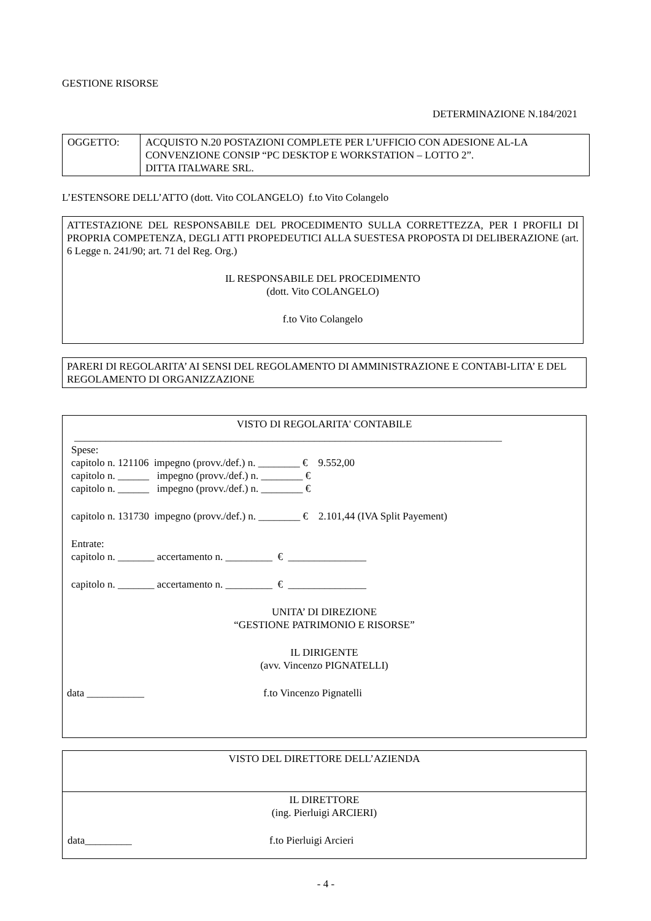GESTIONE RISORSE
DETERMINAZIONE N.184/2021
| OGGETTO: | ACQUISTO N.20 POSTAZIONI COMPLETE PER L’UFFICIO CON ADESIONE AL-LA CONVENZIONE CONSIP “PC DESKTOP E WORKSTATION – LOTTO 2”. DITTA ITALWARE SRL. |
L’ESTENSORE DELL’ATTO (dott. Vito COLANGELO) f.to Vito Colangelo
ATTESTAZIONE DEL RESPONSABILE DEL PROCEDIMENTO SULLA CORRETTEZZA, PER I PROFILI DI PROPRIA COMPETENZA, DEGLI ATTI PROPEDEUTICI ALLA SUESTESA PROPOSTA DI DELIBERAZIONE (art. 6 Legge n. 241/90; art. 71 del Reg. Org.)
IL RESPONSABILE DEL PROCEDIMENTO
(dott. Vito COLANGELO)
f.to Vito Colangelo
PARERI DI REGOLARITA’ AI SENSI DEL REGOLAMENTO DI AMMINISTRAZIONE E CONTABI-LITA’ E DEL REGOLAMENTO DI ORGANIZZAZIONE
VISTO DI REGOLARITA' CONTABILE
__________________________________________________________________________________
Spese:
capitolo n. 121106 impegno (provv./def.) n. ________ € 9.552,00
capitolo n. ______ impegno (provv./def.) n. ________ €
capitolo n. ______ impegno (provv./def.) n. ________ €
capitolo n. 131730 impegno (provv./def.) n. ________ € 2.101,44 (IVA Split Payement)
Entrate:
capitolo n. _______ accertamento n. _________ € _______________
capitolo n. _______ accertamento n. _________ € _______________
UNITA’ DI DIREZIONE
“GESTIONE PATRIMONIO E RISORSE”
IL DIRIGENTE
(avv. Vincenzo PIGNATELLI)
data ___________ f.to Vincenzo Pignatelli
| VISTO DEL DIRETTORE DELL’AZIENDA |
| IL DIRETTORE (ing. Pierluigi ARCIERI) data_________ f.to Pierluigi Arcieri |
- 4 -